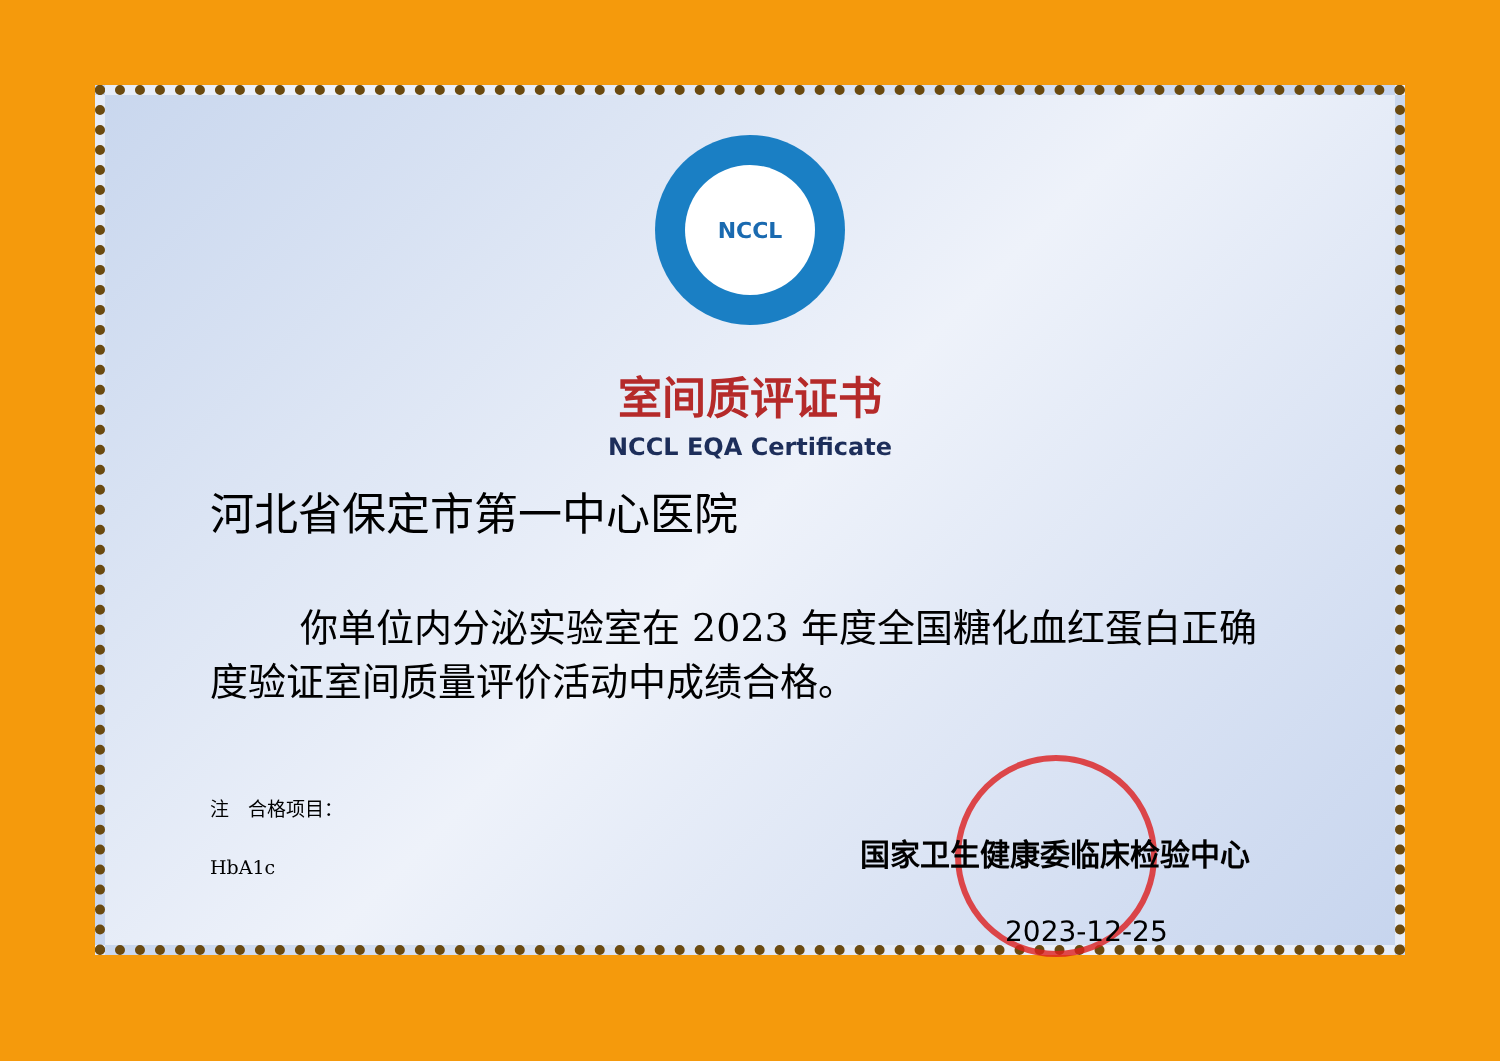NCCL
室间质评证书
NCCL EQA Certificate
河北省保定市第一中心医院
你单位内分泌实验室在 2023 年度全国糖化血红蛋白正确度验证室间质量评价活动中成绩合格。
注　合格项目：
HbA1c
国家卫生健康委临床检验中心
2023-12-25